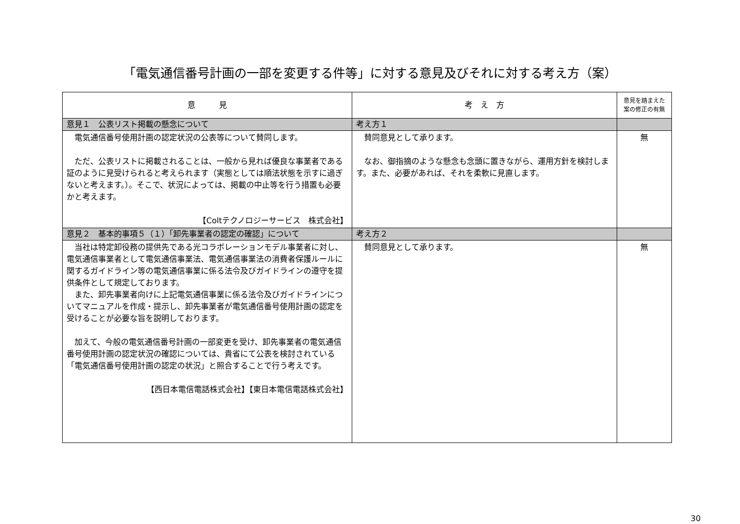「電気通信番号計画の一部を変更する件等」に対する意見及びそれに対する考え方（案）
| 意 見 | 考 え 方 | 意見を踏まえた 案の修正の有無 |
| --- | --- | --- |
| 意見１ 公表リスト掲載の懸念について | 考え方１ | |
| 電気通信番号使用計画の認定状況の公表等について賛同します。 ただ、公表リストに掲載されることは、一般から見れば優良な事業者である証のように見受けられると考えられます（実態としては順法状態を示すに過ぎないと考えます。）。そこで、状況によっては、掲載の中止等を行う措置も必要かと考えます。 【Coltテクノロジーサービス 株式会社】 | 賛同意見として承ります。 なお、御指摘のような懸念も念頭に置きながら、運用方針を検討します。また、必要があれば、それを柔軟に見直します。 | 無 |
| 意見２ 基本的事項５（１）「卸先事業者の認定の確認」について | 考え方２ | |
| 当社は特定卸役務の提供先である光コラボレーションモデル事業者に対し、電気通信事業者として電気通信事業法、電気通信事業法の消費者保護ルールに関するガイドライン等の電気通信事業に係る法令及びガイドラインの遵守を提供条件として規定しております。 また、卸先事業者向けに上記電気通信事業に係る法令及びガイドラインについてマニュアルを作成・提示し、卸先事業者が電気通信番号使用計画の認定を受けることが必要な旨を説明しております。 加えて、今般の電気通信番号計画の一部変更を受け、卸先事業者の電気通信番号使用計画の認定状況の確認については、貴省にて公表を検討されている「電気通信番号使用計画の認定の状況」と照合することで行う考えです。 【西日本電信電話株式会社】【東日本電信電話株式会社】 | 賛同意見として承ります。 | 無 |
30